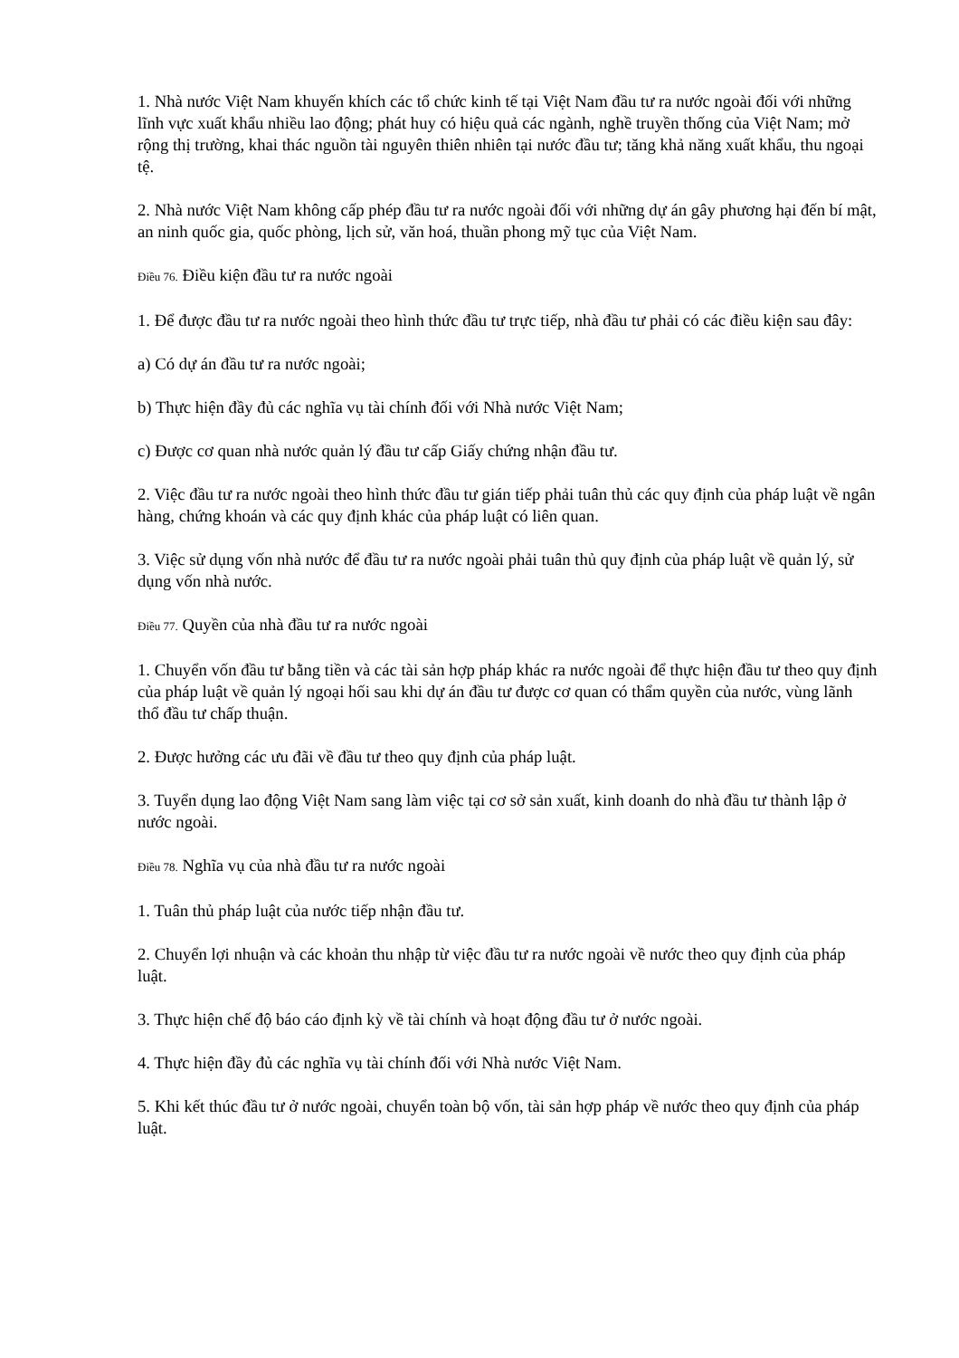1. Nhà nước Việt Nam khuyến khích các tổ chức kinh tế tại Việt Nam đầu tư ra nước ngoài đối với những lĩnh vực xuất khẩu nhiều lao động; phát huy có hiệu quả các ngành, nghề truyền thống của Việt Nam; mở rộng thị trường, khai thác nguồn tài nguyên thiên nhiên tại nước đầu tư; tăng khả năng xuất khẩu, thu ngoại tệ.
2. Nhà nước Việt Nam không cấp phép đầu tư ra nước ngoài đối với những dự án gây phương hại đến bí mật, an ninh quốc gia, quốc phòng, lịch sử, văn hoá, thuần phong mỹ tục của Việt Nam.
Điều 76. Điều kiện đầu tư ra nước ngoài
1. Để được đầu tư ra nước ngoài theo hình thức đầu tư trực tiếp, nhà đầu tư phải có các điều kiện sau đây:
a) Có dự án đầu tư ra nước ngoài;
b) Thực hiện đầy đủ các nghĩa vụ tài chính đối với Nhà nước Việt Nam;
c) Được cơ quan nhà nước quản lý đầu tư cấp Giấy chứng nhận đầu tư.
2. Việc đầu tư ra nước ngoài theo hình thức đầu tư gián tiếp phải tuân thủ các quy định của pháp luật về ngân hàng, chứng khoán và các quy định khác của pháp luật có liên quan.
3. Việc sử dụng vốn nhà nước để đầu tư ra nước ngoài phải tuân thủ quy định của pháp luật về quản lý, sử dụng vốn nhà nước.
Điều 77. Quyền của nhà đầu tư ra nước ngoài
1. Chuyển vốn đầu tư bằng tiền và các tài sản hợp pháp khác ra nước ngoài để thực hiện đầu tư theo quy định của pháp luật về quản lý ngoại hối sau khi dự án đầu tư được cơ quan có thẩm quyền của nước, vùng lãnh thổ đầu tư chấp thuận.
2. Được hưởng các ưu đãi về đầu tư theo quy định của pháp luật.
3. Tuyển dụng lao động Việt Nam sang làm việc tại cơ sở sản xuất, kinh doanh do nhà đầu tư thành lập ở nước ngoài.
Điều 78. Nghĩa vụ của nhà đầu tư ra nước ngoài
1. Tuân thủ pháp luật của nước tiếp nhận đầu tư.
2. Chuyển lợi nhuận và các khoản thu nhập từ việc đầu tư ra nước ngoài về nước theo quy định của pháp luật.
3. Thực hiện chế độ báo cáo định kỳ về tài chính và hoạt động đầu tư ở nước ngoài.
4. Thực hiện đầy đủ các nghĩa vụ tài chính đối với Nhà nước Việt Nam.
5. Khi kết thúc đầu tư ở nước ngoài, chuyển toàn bộ vốn, tài sản hợp pháp về nước theo quy định của pháp luật.